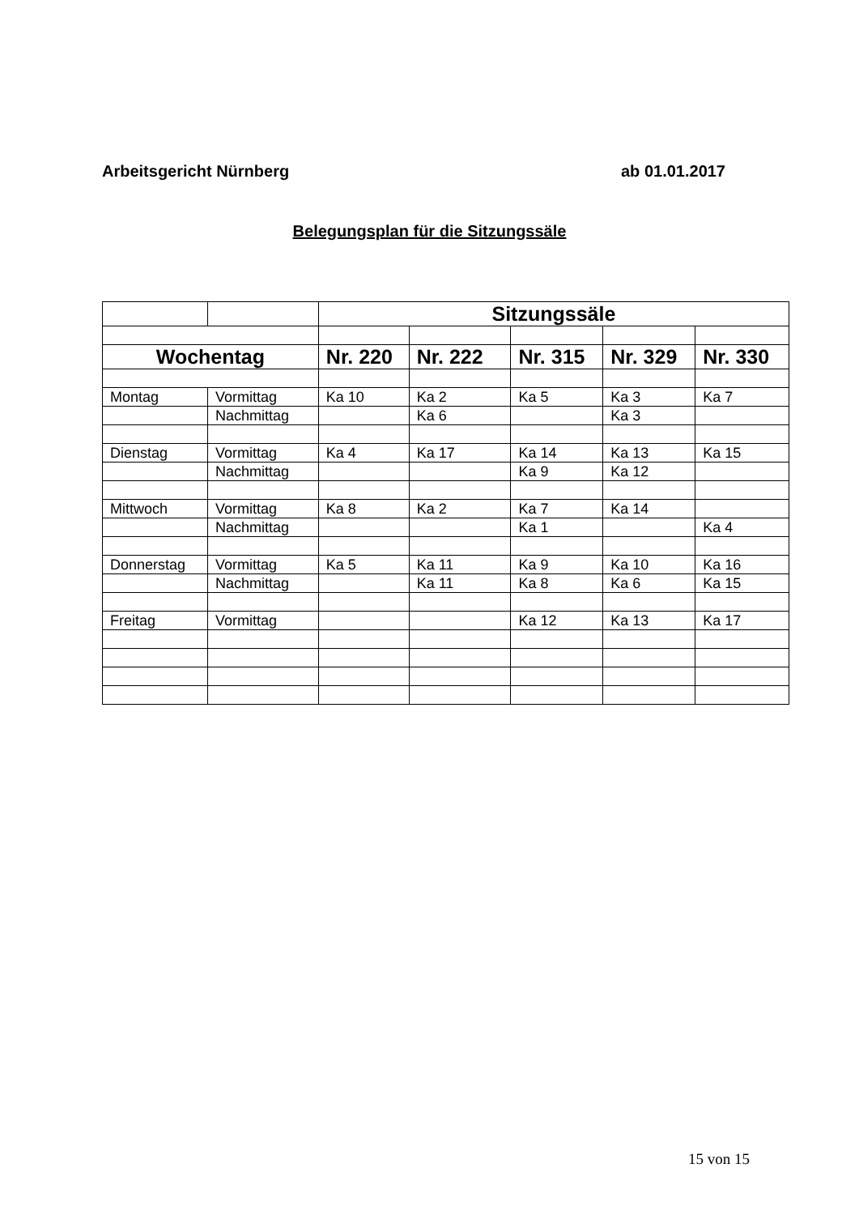Arbeitsgericht Nürnberg ab 01.01.2017
Belegungsplan für die Sitzungssäle
| | | Sitzungssäle | | | | |
| Wochentag | | Nr. 220 | Nr. 222 | Nr. 315 | Nr. 329 | Nr. 330 |
| Montag | Vormittag | Ka 10 | Ka 2 | Ka 5 | Ka 3 | Ka 7 |
| | Nachmittag | | Ka 6 | | Ka 3 | |
| Dienstag | Vormittag | Ka 4 | Ka 17 | Ka 14 | Ka 13 | Ka 15 |
| | Nachmittag | | | Ka 9 | Ka 12 | |
| Mittwoch | Vormittag | Ka 8 | Ka 2 | Ka 7 | Ka 14 | |
| | Nachmittag | | | Ka 1 | | Ka 4 |
| Donnerstag | Vormittag | Ka 5 | Ka 11 | Ka 9 | Ka 10 | Ka 16 |
| | Nachmittag | | Ka 11 | Ka 8 | Ka 6 | Ka 15 |
| Freitag | Vormittag | | | Ka 12 | Ka 13 | Ka 17 |
15 von 15